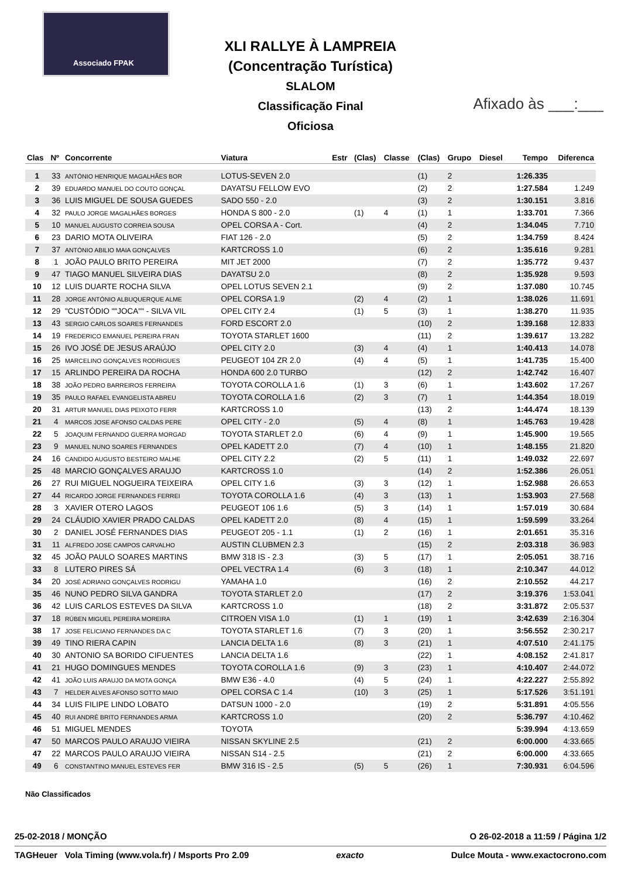Associado FPAK
XLI RALLYE À LAMPREIA
(Concentração Turística)
SLALOM
Classificação Final
Oficiosa
Afixado às ___:___
| Clas | Nº | Concorrente | Viatura | Estr | (Clas) | Classe | (Clas) | Grupo | Diesel | Tempo | Diferenca |
| --- | --- | --- | --- | --- | --- | --- | --- | --- | --- | --- | --- |
| 1 | 33 | ANTÓNIO HENRIQUE MAGALHÃES BOR | LOTUS-SEVEN 2.0 | | | | (1) | 2 | | 1:26.335 | |
| 2 | 39 | EDUARDO MANUEL DO COUTO GONÇAL | DAYATSU FELLOW EVO | | | | (2) | 2 | | 1:27.584 | 1.249 |
| 3 | 36 | LUIS MIGUEL DE SOUSA GUEDES | SADO 550 - 2.0 | | | | (3) | 2 | | 1:30.151 | 3.816 |
| 4 | 32 | PAULO JORGE MAGALHÃES BORGES | HONDA S 800 - 2.0 | | (1) | 4 | (1) | 1 | | 1:33.701 | 7.366 |
| 5 | 10 | MANUEL AUGUSTO CORREIA SOUSA | OPEL CORSA A - Cort. | | | | (4) | 2 | | 1:34.045 | 7.710 |
| 6 | 23 | DARIO MOTA OLIVEIRA | FIAT 126 - 2.0 | | | | (5) | 2 | | 1:34.759 | 8.424 |
| 7 | 37 | ANTÓNIO ABILIO MAIA GONÇALVES | KARTCROSS 1.0 | | | | (6) | 2 | | 1:35.616 | 9.281 |
| 8 | 1 | JOÃO PAULO BRITO PEREIRA | MIT JET 2000 | | | | (7) | 2 | | 1:35.772 | 9.437 |
| 9 | 47 | TIAGO MANUEL SILVEIRA DIAS | DAYATSU 2.0 | | | | (8) | 2 | | 1:35.928 | 9.593 |
| 10 | 12 | LUIS DUARTE ROCHA SILVA | OPEL LOTUS SEVEN 2.1 | | | | (9) | 2 | | 1:37.080 | 10.745 |
| 11 | 28 | JORGE ANTÓNIO ALBUQUERQUE ALME | OPEL CORSA 1.9 | | (2) | 4 | (2) | 1 | | 1:38.026 | 11.691 |
| 12 | 29 | "CUSTÓDIO ""JOCA"" - SILVA VIL | OPEL CITY 2.4 | | (1) | 5 | (3) | 1 | | 1:38.270 | 11.935 |
| 13 | 43 | SERGIO CARLOS SOARES FERNANDES | FORD ESCORT 2.0 | | | | (10) | 2 | | 1:39.168 | 12.833 |
| 14 | 19 | FREDERICO EMANUEL PEREIRA FRAN | TOYOTA STARLET 1600 | | | | (11) | 2 | | 1:39.617 | 13.282 |
| 15 | 26 | IVO JOSÉ DE JESUS ARAÚJO | OPEL CITY 2.0 | | (3) | 4 | (4) | 1 | | 1:40.413 | 14.078 |
| 16 | 25 | MARCELINO GONÇALVES RODRIGUES | PEUGEOT 104 ZR 2.0 | | (4) | 4 | (5) | 1 | | 1:41.735 | 15.400 |
| 17 | 15 | ARLINDO PEREIRA DA ROCHA | HONDA 600 2.0 TURBO | | | | (12) | 2 | | 1:42.742 | 16.407 |
| 18 | 38 | JOÃO PEDRO BARREIROS FERREIRA | TOYOTA COROLLA 1.6 | | (1) | 3 | (6) | 1 | | 1:43.602 | 17.267 |
| 19 | 35 | PAULO RAFAEL EVANGELISTA ABREU | TOYOTA COROLLA 1.6 | | (2) | 3 | (7) | 1 | | 1:44.354 | 18.019 |
| 20 | 31 | ARTUR MANUEL DIAS PEIXOTO FERR | KARTCROSS 1.0 | | | | (13) | 2 | | 1:44.474 | 18.139 |
| 21 | 4 | MARCOS JOSE AFONSO CALDAS PERE | OPEL CITY - 2.0 | | (5) | 4 | (8) | 1 | | 1:45.763 | 19.428 |
| 22 | 5 | JOAQUIM FERNANDO GUERRA MORGAD | TOYOTA STARLET 2.0 | | (6) | 4 | (9) | 1 | | 1:45.900 | 19.565 |
| 23 | 9 | MANUEL NUNO SOARES FERNANDES | OPEL KADETT 2.0 | | (7) | 4 | (10) | 1 | | 1:48.155 | 21.820 |
| 24 | 16 | CANDIDO AUGUSTO BESTEIRO MALHE | OPEL CITY 2.2 | | (2) | 5 | (11) | 1 | | 1:49.032 | 22.697 |
| 25 | 48 | MARCIO GONÇALVES ARAUJO | KARTCROSS 1.0 | | | | (14) | 2 | | 1:52.386 | 26.051 |
| 26 | 27 | RUI MIGUEL NOGUEIRA TEIXEIRA | OPEL CITY 1.6 | | (3) | 3 | (12) | 1 | | 1:52.988 | 26.653 |
| 27 | 44 | RICARDO JORGE FERNANDES FERREI | TOYOTA COROLLA 1.6 | | (4) | 3 | (13) | 1 | | 1:53.903 | 27.568 |
| 28 | 3 | XAVIER OTERO LAGOS | PEUGEOT 106 1.6 | | (5) | 3 | (14) | 1 | | 1:57.019 | 30.684 |
| 29 | 24 | CLÁUDIO XAVIER PRADO CALDAS | OPEL KADETT 2.0 | | (8) | 4 | (15) | 1 | | 1:59.599 | 33.264 |
| 30 | 2 | DANIEL JOSÉ FERNANDES DIAS | PEUGEOT 205 - 1.1 | | (1) | 2 | (16) | 1 | | 2:01.651 | 35.316 |
| 31 | 11 | ALFREDO JOSE CAMPOS CARVALHO | AUSTIN CLUBMEN 2.3 | | | | (15) | 2 | | 2:03.318 | 36.983 |
| 32 | 45 | JOÃO PAULO SOARES MARTINS | BMW 318 IS - 2.3 | | (3) | 5 | (17) | 1 | | 2:05.051 | 38.716 |
| 33 | 8 | LUTERO PIRES SÁ | OPEL VECTRA 1.4 | | (6) | 3 | (18) | 1 | | 2:10.347 | 44.012 |
| 34 | 20 | JOSÉ ADRIANO GONÇALVES RODRIGU | YAMAHA 1.0 | | | | (16) | 2 | | 2:10.552 | 44.217 |
| 35 | 46 | NUNO PEDRO SILVA GANDRA | TOYOTA STARLET 2.0 | | | | (17) | 2 | | 3:19.376 | 1:53.041 |
| 36 | 42 | LUIS CARLOS ESTEVES DA SILVA | KARTCROSS 1.0 | | | | (18) | 2 | | 3:31.872 | 2:05.537 |
| 37 | 18 | RÚBEN MIGUEL PEREIRA MOREIRA | CITROEN VISA 1.0 | | (1) | 1 | (19) | 1 | | 3:42.639 | 2:16.304 |
| 38 | 17 | JOSE FELICIANO FERNANDES DA C | TOYOTA STARLET 1.6 | | (7) | 3 | (20) | 1 | | 3:56.552 | 2:30.217 |
| 39 | 49 | TINO RIERA CAPIN | LANCIA DELTA 1.6 | | (8) | 3 | (21) | 1 | | 4:07.510 | 2:41.175 |
| 40 | 30 | ANTONIO SA BORIDO CIFUENTES | LANCIA DELTA 1.6 | | | | (22) | 1 | | 4:08.152 | 2:41.817 |
| 41 | 21 | HUGO DOMINGUES MENDES | TOYOTA COROLLA 1.6 | | (9) | 3 | (23) | 1 | | 4:10.407 | 2:44.072 |
| 42 | 41 | JOÃO LUIS ARAUJO DA MOTA GONÇA | BMW E36 - 4.0 | | (4) | 5 | (24) | 1 | | 4:22.227 | 2:55.892 |
| 43 | 7 | HELDER ALVES AFONSO SOTTO MAIO | OPEL CORSA C 1.4 | | (10) | 3 | (25) | 1 | | 5:17.526 | 3:51.191 |
| 44 | 34 | LUIS FILIPE LINDO LOBATO | DATSUN 1000 - 2.0 | | | | (19) | 2 | | 5:31.891 | 4:05.556 |
| 45 | 40 | RUI ANDRÉ BRITO FERNANDES ARMA | KARTCROSS 1.0 | | | | (20) | 2 | | 5:36.797 | 4:10.462 |
| 46 | 51 | MIGUEL MENDES | TOYOTA | | | | | | | 5:39.994 | 4:13.659 |
| 47 | 50 | MARCOS PAULO ARAUJO VIEIRA | NISSAN SKYLINE 2.5 | | | | (21) | 2 | | 6:00.000 | 4:33.665 |
| 47 | 22 | MARCOS PAULO ARAUJO VIEIRA | NISSAN S14 - 2.5 | | | | (21) | 2 | | 6:00.000 | 4:33.665 |
| 49 | 6 | CONSTANTINO MANUEL ESTEVES FER | BMW 316 IS - 2.5 | | (5) | 5 | (26) | 1 | | 7:30.931 | 6:04.596 |
Não Classificados
25-02-2018 / MONÇÃO O 26-02-2018 a 11:59 / Página 1/2
TAGHeuer Vola Timing (www.vola.fr) / Msports Pro 2.09 exacto Dulce Mouta - www.exactocrono.com